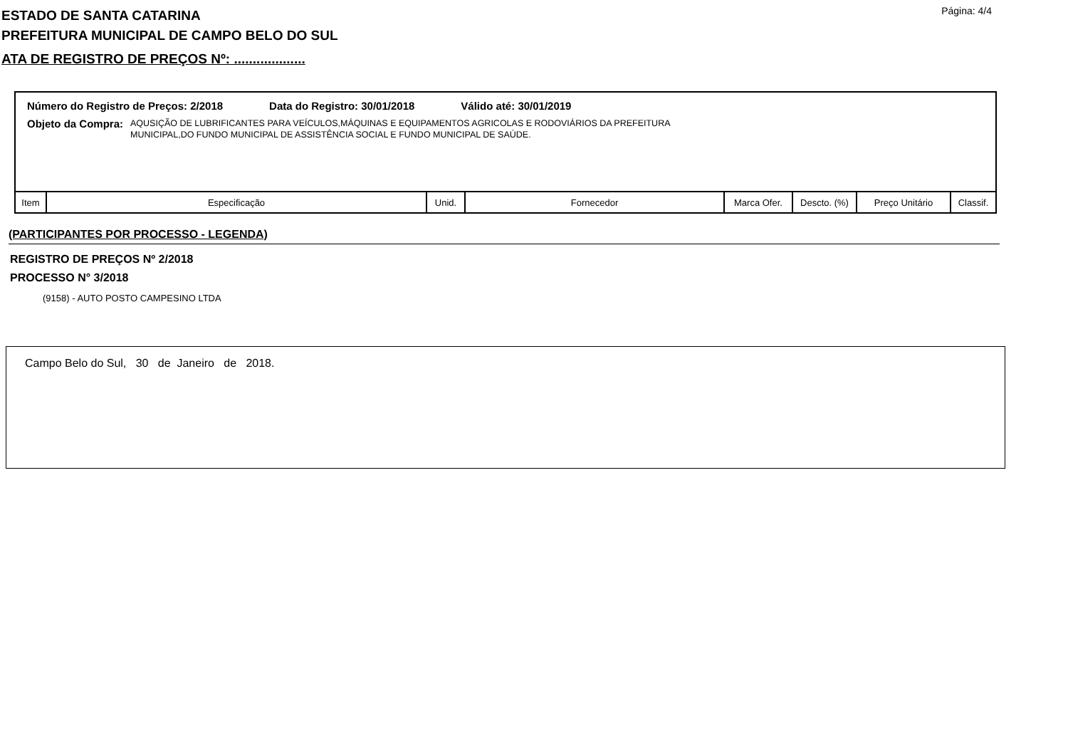ESTADO DE SANTA CATARINA
PREFEITURA MUNICIPAL DE CAMPO BELO DO SUL
Página: 4/4
ATA DE REGISTRO DE PREÇOS Nº: ...................
Número do Registro de Preços: 2/2018 Data do Registro: 30/01/2018 Válido até: 30/01/2019
Objeto da Compra:
AQUSIÇÃO DE LUBRIFICANTES PARA VEÍCULOS,MÁQUINAS E EQUIPAMENTOS AGRICOLAS E RODOVIÁRIOS DA PREFEITURA
MUNICIPAL,DO FUNDO MUNICIPAL DE ASSISTÊNCIA SOCIAL E FUNDO MUNICIPAL DE SAÚDE.
| Item | Especificação | Unid. | Fornecedor | Marca Ofer. | Descto. (%) | Preço Unitário | Classif. |
| --- | --- | --- | --- | --- | --- | --- | --- |
(PARTICIPANTES POR PROCESSO - LEGENDA)
REGISTRO DE PREÇOS Nº 2/2018
PROCESSO N° 3/2018
(9158) - AUTO POSTO CAMPESINO LTDA
Campo Belo do Sul, 30 de Janeiro de 2018.